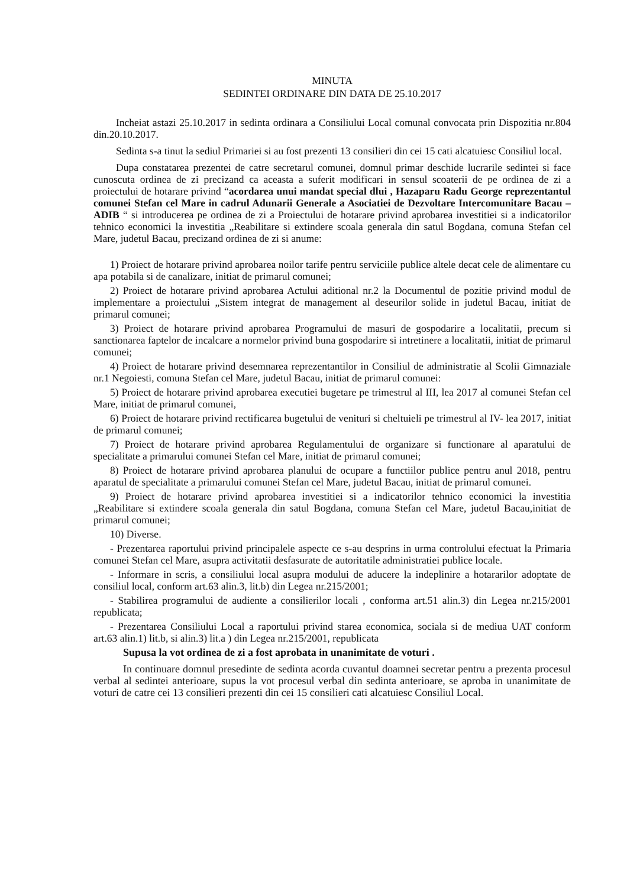MINUTA
SEDINTEI ORDINARE DIN DATA DE 25.10.2017
Incheiat astazi 25.10.2017 in sedinta ordinara a Consiliului Local comunal convocata prin Dispozitia nr.804 din.20.10.2017.
Sedinta s-a tinut la sediul Primariei si au fost prezenti 13 consilieri din cei 15 cati alcatuiesc Consiliul local.
Dupa constatarea prezentei de catre secretarul comunei, domnul primar deschide lucrarile sedintei si face cunoscuta ordinea de zi precizand ca aceasta a suferit modificari in sensul scoaterii de pe ordinea de zi a proiectului de hotarare privind “acordarea unui mandat special dlui , Hazaparu Radu George reprezentantul comunei Stefan cel Mare in cadrul Adunarii Generale a Asociatiei de Dezvoltare Intercomunitare Bacau – ADIB “ si introducerea pe ordinea de zi a Proiectului de hotarare privind aprobarea investitiei si a indicatorilor tehnico economici la investitia „Reabilitare si extindere scoala generala din satul Bogdana, comuna Stefan cel Mare, judetul Bacau, precizand ordinea de zi si anume:
1) Proiect de hotarare privind aprobarea noilor tarife pentru serviciile publice altele decat cele de alimentare cu apa potabila si de canalizare, initiat de primarul comunei;
2) Proiect de hotarare privind aprobarea Actului aditional nr.2 la Documentul de pozitie privind modul de implementare a proiectului „Sistem integrat de management al deseurilor solide in judetul Bacau, initiat de primarul comunei;
3) Proiect de hotarare privind aprobarea Programului de masuri de gospodarire a localitatii, precum si sanctionarea faptelor de incalcare a normelor privind buna gospodarire si intretinere a localitatii, initiat de primarul comunei;
4) Proiect de hotarare privind desemnarea reprezentantilor in Consiliul de administratie al Scolii Gimnaziale nr.1 Negoiesti, comuna Stefan cel Mare, judetul Bacau, initiat de primarul comunei:
5) Proiect de hotarare privind aprobarea executiei bugetare pe trimestrul al III, lea 2017 al comunei Stefan cel Mare, initiat de primarul comunei,
6) Proiect de hotarare privind rectificarea bugetului de venituri si cheltuieli pe trimestrul al IV- lea 2017, initiat de primarul comunei;
7) Proiect de hotarare privind aprobarea Regulamentului de organizare si functionare al aparatului de specialitate a primarului comunei Stefan cel Mare, initiat de primarul comunei;
8) Proiect de hotarare privind aprobarea planului de ocupare a functiilor publice pentru anul 2018, pentru aparatul de specialitate a primarului comunei Stefan cel Mare, judetul Bacau, initiat de primarul comunei.
9) Proiect de hotarare privind aprobarea investitiei si a indicatorilor tehnico economici la investitia „Reabilitare si extindere scoala generala din satul Bogdana, comuna Stefan cel Mare, judetul Bacau,initiat de primarul comunei;
10) Diverse.
- Prezentarea raportului privind principalele aspecte ce s-au desprins in urma controlului efectuat la Primaria comunei Stefan cel Mare, asupra activitatii desfasurate de autoritatile administratiei publice locale.
- Informare in scris, a consiliului local asupra modului de aducere la indeplinire a hotararilor adoptate de consiliul local, conform art.63 alin.3, lit.b) din Legea nr.215/2001;
- Stabilirea programului de audiente a consilierilor locali , conforma art.51 alin.3) din Legea nr.215/2001 republicata;
- Prezentarea Consiliului Local a raportului privind starea economica, sociala si de mediua UAT conform art.63 alin.1) lit.b, si alin.3) lit.a ) din Legea nr.215/2001, republicata
Supusa la vot ordinea de zi a fost aprobata in unanimitate de voturi .
In continuare domnul presedinte de sedinta acorda cuvantul doamnei secretar pentru a prezenta procesul verbal al sedintei anterioare, supus la vot procesul verbal din sedinta anterioare, se aproba in unanimitate de voturi de catre cei 13 consilieri prezenti din cei 15 consilieri cati alcatuiesc Consiliul Local.